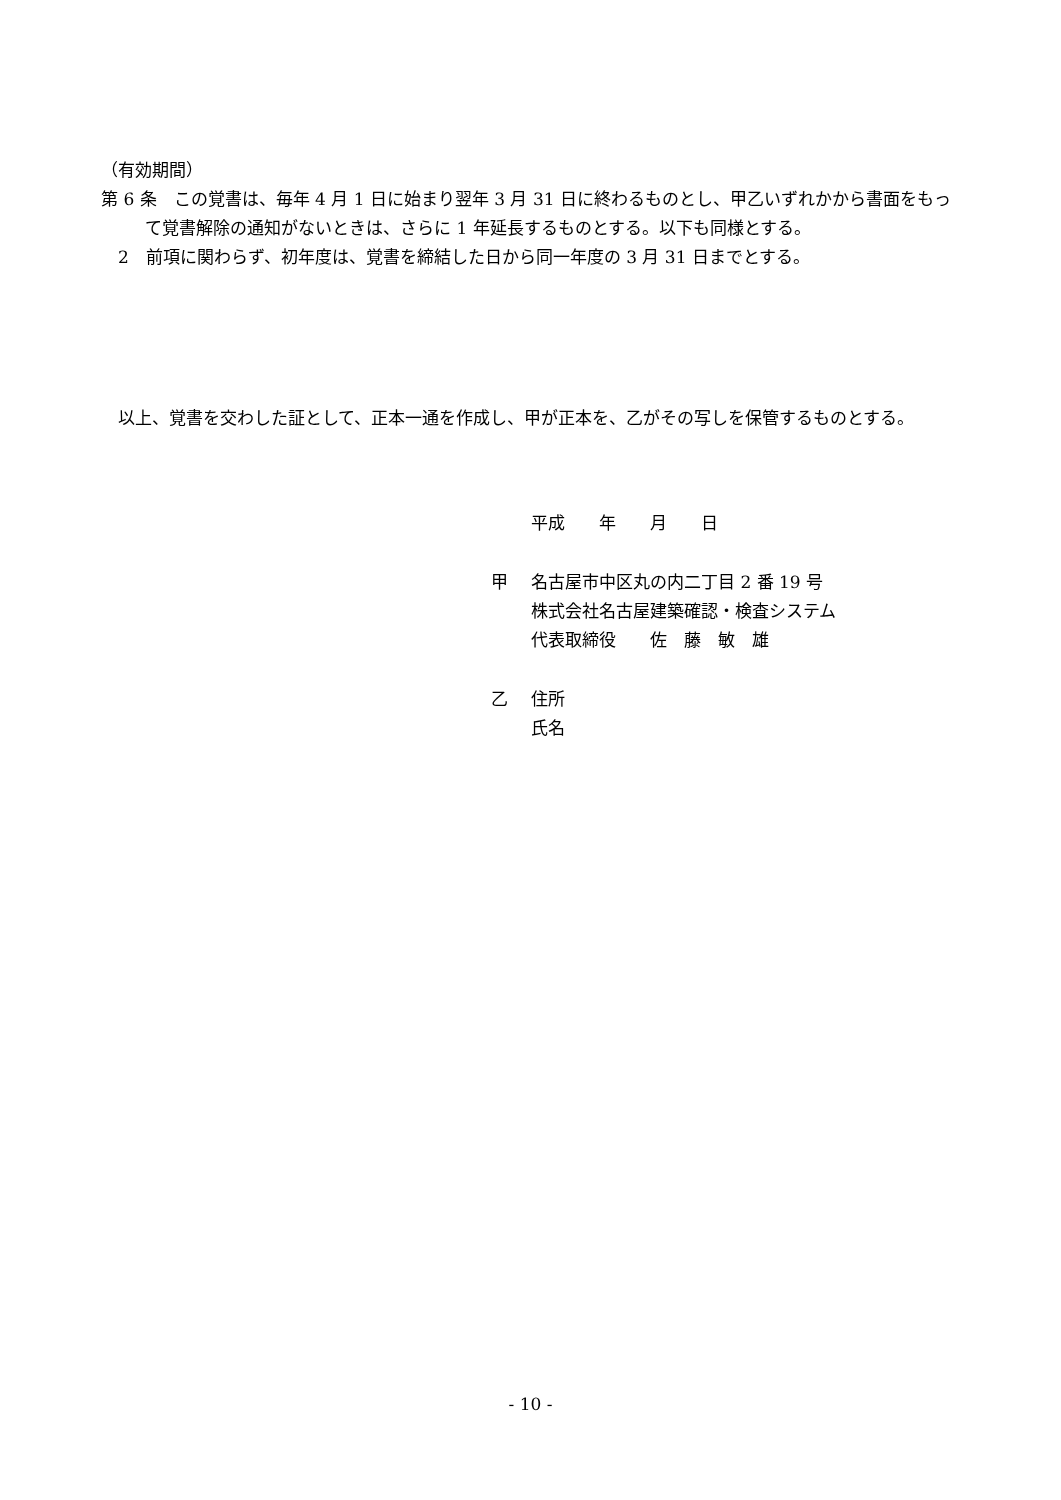（有効期間）
第 6 条　この覚書は、毎年 4 月 1 日に始まり翌年 3 月 31 日に終わるものとし、甲乙いずれかから書面をもって覚書解除の通知がないときは、さらに 1 年延長するものとする。以下も同様とする。
　2　前項に関わらず、初年度は、覚書を締結した日から同一年度の 3 月 31 日までとする。
　以上、覚書を交わした証として、正本一通を作成し、甲が正本を、乙がその写しを保管するものとする。
平成　　年　　月　　日
甲 名古屋市中区丸の内二丁目 2 番 19 号
株式会社名古屋建築確認・検査システム
代表取締役　　佐　藤　敏　雄
乙 住所
氏名
- 10 -